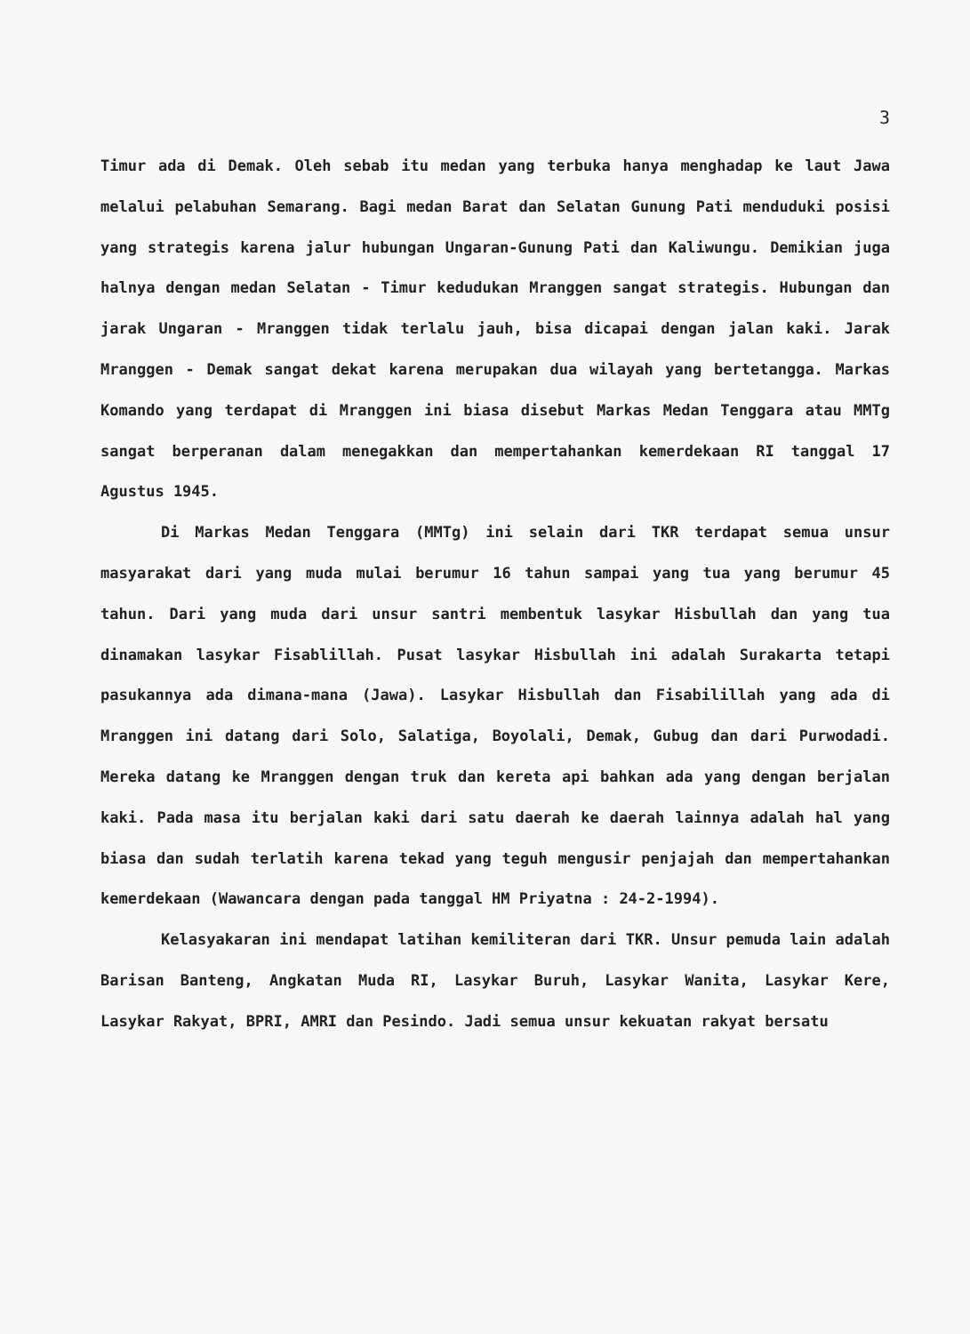3
Timur ada di Demak. Oleh sebab itu medan yang terbuka hanya menghadap ke laut Jawa melalui pelabuhan Semarang. Bagi medan Barat dan Selatan Gunung Pati menduduki posisi yang strategis karena jalur hubungan Ungaran-Gunung Pati dan Kaliwungu. Demikian juga halnya dengan medan Selatan - Timur kedudukan Mranggen sangat strategis. Hubungan dan jarak Ungaran - Mranggen tidak terlalu jauh, bisa dicapai dengan jalan kaki. Jarak Mranggen - Demak sangat dekat karena merupakan dua wilayah yang bertetangga. Markas Komando yang terdapat di Mranggen ini biasa disebut Markas Medan Tenggara atau MMTg sangat berperanan dalam menegakkan dan mempertahankan kemerdekaan RI tanggal 17 Agustus 1945.
Di Markas Medan Tenggara (MMTg) ini selain dari TKR terdapat semua unsur masyarakat dari yang muda mulai berumur 16 tahun sampai yang tua yang berumur 45 tahun. Dari yang muda dari unsur santri membentuk lasykar Hisbullah dan yang tua dinamakan lasykar Fisablillah. Pusat lasykar Hisbullah ini adalah Surakarta tetapi pasukannya ada dimana-mana (Jawa). Lasykar Hisbullah dan Fisabilillah yang ada di Mranggen ini datang dari Solo, Salatiga, Boyolali, Demak, Gubug dan dari Purwodadi. Mereka datang ke Mranggen dengan truk dan kereta api bahkan ada yang dengan berjalan kaki. Pada masa itu berjalan kaki dari satu daerah ke daerah lainnya adalah hal yang biasa dan sudah terlatih karena tekad yang teguh mengusir penjajah dan mempertahankan kemerdekaan (Wawancara dengan pada tanggal HM Priyatna : 24-2-1994).
Kelasyakaran ini mendapat latihan kemiliteran dari TKR. Unsur pemuda lain adalah Barisan Banteng, Angkatan Muda RI, Lasykar Buruh, Lasykar Wanita, Lasykar Kere, Lasykar Rakyat, BPRI, AMRI dan Pesindo. Jadi semua unsur kekuatan rakyat bersatu